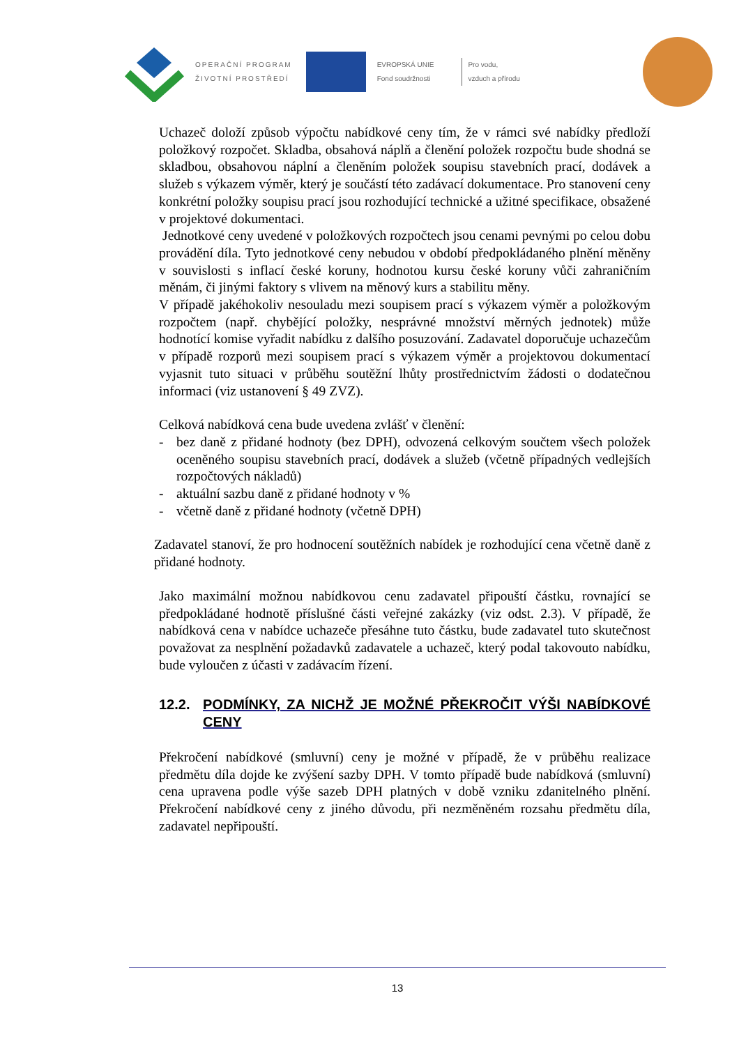OPERAČNÍ PROGRAM
ŽIVOTNÍ PROSTŘEDÍ
EVROPSKÁ UNIE
Fond soudržnosti
Pro vodu,
vzduch a přírodu
Uchazeč doloží způsob výpočtu nabídkové ceny tím, že v rámci své nabídky předloží položkový rozpočet. Skladba, obsahová náplň a členění položek rozpočtu bude shodná se skladbou, obsahovou náplní a členěním položek soupisu stavebních prací, dodávek a služeb s výkazem výměr, který je součástí této zadávací dokumentace. Pro stanovení ceny konkrétní položky soupisu prací jsou rozhodující technické a užitné specifikace, obsažené v projektové dokumentaci.
Jednotkové ceny uvedené v položkových rozpočtech jsou cenami pevnými po celou dobu provádění díla. Tyto jednotkové ceny nebudou v období předpokládaného plnění měněny v souvislosti s inflací české koruny, hodnotou kursu české koruny vůči zahraničním měnám, či jinými faktory s vlivem na měnový kurs a stabilitu měny.
V případě jakéhokoliv nesouladu mezi soupisem prací s výkazem výměr a položkovým rozpočtem (např. chybějící položky, nesprávné množství měrných jednotek) může hodnotící komise vyřadit nabídku z dalšího posuzování. Zadavatel doporučuje uchazečům v případě rozporů mezi soupisem prací s výkazem výměr a projektovou dokumentací vyjasnit tuto situaci v průběhu soutěžní lhůty prostřednictvím žádosti o dodatečnou informaci (viz ustanovení § 49 ZVZ).
Celková nabídková cena bude uvedena zvlášť v členění:
- bez daně z přidané hodnoty (bez DPH), odvozená celkovým součtem všech položek oceněného soupisu stavebních prací, dodávek a služeb (včetně případných vedlejších rozpočtových nákladů)
- aktuální sazbu daně z přidané hodnoty v %
- včetně daně z přidané hodnoty (včetně DPH)
Zadavatel stanoví, že pro hodnocení soutěžních nabídek je rozhodující cena včetně daně z přidané hodnoty.
Jako maximální možnou nabídkovou cenu zadavatel připouští částku, rovnající se předpokládané hodnotě příslušné části veřejné zakázky (viz odst. 2.3). V případě, že nabídková cena v nabídce uchazeče přesáhne tuto částku, bude zadavatel tuto skutečnost považovat za nesplnění požadavků zadavatele a uchazeč, který podal takovouto nabídku, bude vyloučen z účasti v zadávacím řízení.
12.2. PODMÍNKY, ZA NICHŽ JE MOŽNÉ PŘEKROČIT VÝŠI NABÍDKOVÉ CENY
Překročení nabídkové (smluvní) ceny je možné v případě, že v průběhu realizace předmětu díla dojde ke zvýšení sazby DPH. V tomto případě bude nabídková (smluvní) cena upravena podle výše sazeb DPH platných v době vzniku zdanitelného plnění. Překročení nabídkové ceny z jiného důvodu, při nezměněném rozsahu předmětu díla, zadavatel nepřipouští.
13